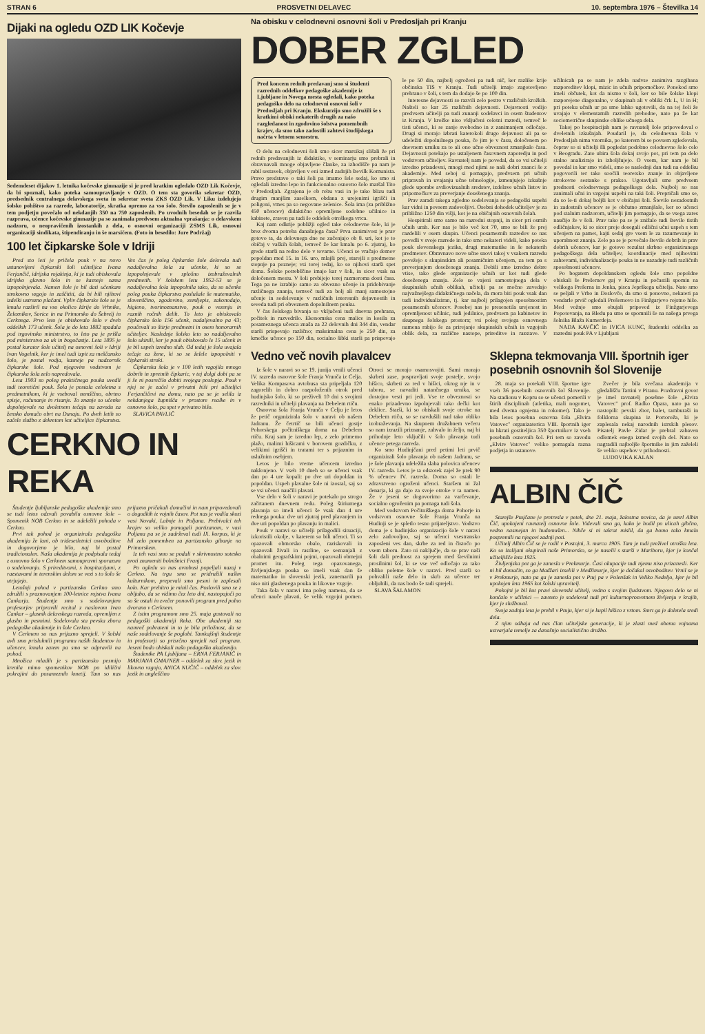STRAN 6 PROSVETNI DELAVEC 10. septembra 1976 – Številka 14
Dijaki na ogledu OZD LIK Kočevje
Sedemdeset dijakov 1. letnika kočevske gimnazije si je pred kratkim ogledalo OZD Lik Kočevje, da bi spoznali, kako poteka samoupravljanje v OZD. O tem sta govorila sekretar OZD, predsednik centralnega delavskega sveta in sekretar sveta ZKS OZD Lik. V Liku izdelujejo šolsko pohištvo za razrede, laboratorije, skratka opremo za vso šolo. Število zaposlenih se je v tem podjetju povečalo od nekdanjih 350 na 750 zaposlenih. Po uvodnih besedah se je razvila razprava, učence kočevske gimnazije pa so zanimala predvsem aktualna vprašanja: o delavskem nadzoru, o neopravičenih izostankih z dela, o osnovni organizaciji ZSMS Lik, osnovni organizaciji sindikata, štipendiranju in še marsičem. (Foto in besedilo: Jure Podržaj)
100 let čipkarske šole v Idriji
Pred sto leti je pričela pouk v na novo ustanovljeni čipkarski šoli učiteljica Ivana Ferjančič, idrijska rojakinja, ki je tudi obiskovala idrijsko glavno šolo in se kasneje sama izpopolnjevala. Namen šole je bil dati učenkam strokovno vzgojo in zaščititi, da bi bili njihovi izdelki ustrezno plačani. Vpliv čipkarske šole se je kmalu razširil na vso okolico Idrije do Vrhnike, Železnikov, Sorice in na Primorsko do Šebrelj in Cerknega. Prvo leto je obiskovalo šolo v dveh oddelkih 173 učenk. Šola je do leta 1882 spadala pod trgovinsko ministrstvo, to leto pa je prišla pod ministrstvo za uk in bogočastje. Leta 1895 je postal kurator šole učitelj na osnovni šoli v Idriji Ivan Vogelnik, ker je imel tudi izpit za meščansko šolo, je postal vodja, kasneje pa nadzornik čipkarske šole. Pod njegovim vodstvom je čipkarska šola zelo napredovala.
Leta 1903 so poleg praktičnega pouka uvedli tudi teoretični pouk. Šola je postala celoletna s predmetnikom, ki je vseboval nemščino, obrtno spisje, računanje in risanje. To znanje so učenke dopolnjevale na dvoletnem tečaju na zavodu za žensko domačo obrt na Dunaju. Po dveh letih so začele službo z dekretom kot učiteljice čipkarstva. Ves čas je poleg čipkarske šole delovala tudi nadaljevalna šola za učenke, ki so se izpopolnjevale v splošno izobraževalnih predmetih. V šolskem letu 1952-53 se je nadaljevalna šola izpopolnila tako, da so učenke poleg pouka čipkarstva poslušale še matematiko, slovenščino, zgodovino, zemljepis, zakonodajo, higieno, tvorinoznanstvo, pouk o vezenju in raznih ročnih delih. To leto je obiskovalo čipkarsko šolo 156 učenk, nadaljevalno pa 43; poučevali so štirje predmetni in osem honorarnih učiteljev. Naslednje šolsko leto so nadaljevalno šolo ukinili, ker je pouk obiskovalo le 15 učenk in je bil uspeh izredno slab. Od tedaj je šola uvajala tečaje za žene, ki so se želele izpopolniti v čipkarski stroki.
Čipkarska šola je v 100 letih vzgojila mnogo dobrih in spretnih čipkaric, v tej dolgi dobi pa se ji še ni posrečilo dobiti svojega poslopja. Pouk v njej se je začel v privatni hiši pri učiteljici Ferjančičevi na domu, nato pa se je selila iz nekdanjega župnišča v prostore realke in v osnovno šolo, pa spet v privatno hišo.
SLAVICA PAVLIČ
CERKNO IN REKA
Študentje ljubljanske pedagoške akademije smo se tudi letos odzvali povabilu osnovne šole – Spomenik NOB Cerkno in se udeležili pohoda v Cerkno.
Prvi tak pohod je organizirala pedagoška akademija že lani, ob tridesetletnici osvoboditve in dogovorjeno je bilo, naj bi postal tradicionalen. Naša akademija je podpisala tedaj z osnovno šolo v Cerknem samoupravni sporazum o sodelovanju. S prireditvami, s hospitacijami, z razstavami in terenskim delom se vezi s to šolo še utrjujejo.
Letošnji pohod v partizansko Cerkno smo združili s praznovanjem 100-letnice rojstva Ivana Cankarja. Študentje smo s sodelovanjem profesorjev pripravili recital z naslovom Ivan Cankar – glasnik delavskega razreda, opremljen z glasbo in pesmimi. Sodelovala sta pevska zbora pedagoške akademije in šole Cerkno.
V Cerknem so nas prijazno sprejeli. V šolski avli smo prisluhnili programu naših študentov in učencev, kmalu zatem pa smo se odpravili na pohod.
Množica mladih je s partizansko pesmijo krenila mimo spomenikov NOB po idilični pokrajini do posameznih kmetij. Tam so nas prijazno pričakali domačini in nam pripovedovali o dogodkih iz vojnih časov. Pot nas je vodila skozi vasi Novaki, Labnje in Poljana. Prebivalci teh krajev so veliko pomagali partizanom, v vasi Poljana pa se je zadrževal tudi IX. korpus, ki je bil zelo pomemben za partizansko gibanje na Primorskem.
Iz teh vasi smo se podali v skrivnostno sotesko proti znameniti bolnišnici Franji.
Po ogledu so nas avtobusi popeljali nazaj v Cerkno. Na trgu smo se pridružili našim kulturnikom, prepevali smo pesmi in zaplesali kolo. Kar prehitro je minil čas. Poslovili smo se z obljubo, da se vidimo čez leto dni, nastopajoči pa so še ostali in zvečer ponovili program pred polno dvorano v Cerknem.
Z istim programom smo 25. maja gostovali na pedagoški akademiji Reka. Obe akademiji sta namreč pobrateni in to je bila priložnost, da se naše sodelovanje še poglobi. Tamkajšnji študentje in profesorji so prisrčno sprejeli naš program. Jeseni bodo obiskali našo pedagoško akademijo.
Študentke PA Ljubljana – ERNA FERJANIČ in MARJANA GMAJNER – oddelek za slov. jezik in likovno vzgojo, ANICA NUČIČ – oddelek za slov. jezik in angleščino
Na obisku v celodnevni osnovni šoli v Predosljah pri Kranju
DOBER ZGLED
Pred koncem rednih predavanj smo si študenti razrednih oddelkov pedagoške akademije iz Ljubljane in Novega mesta ogledali, kako poteka pedagoško delo na celodnevni osnovni šoli v Predosljah pri Kranju. Ekskurzijo smo združili še s kratkimi obiski nekaterih drugih za našo razgledanost in zgodovino šolstva pomembnih krajev, da smo tako zadostili zahtevi študijskega načrta v letnem semestru.
O delu na celodnevni šoli smo sicer marsikaj slišali že pri rednih predavanjih iz didaktike, v seminarju smo prebrali in obravnavali mnoge objavljene članke, za izhodišče pa nam je rabil sestavek, objavljen v eni izmed zadnjih številk Komunista. Pravo predstavo o taki šoli pa imamo šele sedaj, ko smo si ogledali izredno lepo in funkcionalno osnovno šolo maršal Tito v Predosljah. Zgrajena je ob robu vasi in je tako blizu tudi drugim manjšim zaselkom, obdana z urejenimi igrišči in poligoni, vmes pa so negovane zelenice. Šola ima (za približno 450 učencev) didaktično opremljene sodobne učilnice in kabinete, zraven pa tudi še oddelek otroškega vrtca.
Kaj nam odkrije pobližji ogled take celodnevne šole, ki je brez dvoma potreba današnjega časa? Prva zanimivost je prav gotovo ta, da delovnega dne ne začenjajo ob 8. uri, kot je to običaj v vaških šolah, temveč že kar kmalu po 6. zjutraj, ko gredo starši na redno delo v tovarne. Učenci se vračajo domov popoldan med 15. in 16. uro, mlajši prej, starejši s predmetne stopnje pa pozneje; vsi torej tedaj, ko so njihovi starši spet doma. Šolske potrebščine imajo kar v šoli, in sicer vsak na določenem mestu. V šoli prebijejo torej razmeroma dosti časa. Tega pa ne izrabijo samo za obvezno učenje in pridobivanje različnega znanja, temveč tudi za bolj ali manj samostojno učenje in sodelovanje v različnih interesnih dejavnostih in seveda tudi pri obveznem dopolnilnem pouku.
V čas šolskega bivanja so vključeni tudi dnevna prehrana, počitek in razvedrilo. Ekonomska cena malice in kosila za posameznega učenca znaša za 22 delovnih dni 344 din, vendar starši prispevajo različno; maksimalna cena je 250 din, za kmečke učence po 150 din, socialno šibki starši pa prispevajo le po 50 din, najbolj ogroženi pa tudi nič, ker razlike krije občinska TIS v Kranju. Tudi učitelji imajo zagotovljeno prehrano v šoli, s tem da dodajo še po 100 din.
Interesne dejavnosti so razvili zelo pestro v različnih krožkih. Našteli so kar 25 različnih dejavnosti. Dejavnosti vodijo predvsem učitelji pa tudi zunanji sodelavci in osem študentov iz Kranja. V krožke niso vključeni celotni razredi, temveč le tisti učenci, ki se zanje svobodno in z zanimanjem odločajo. Drugi si morajo izbrati katerokoli drugo dejavnost ali pa se udeležiti dopolnilnega pouka, če jim je v času, določenem po dnevnem urniku za to ali ono učno obveznost zmanjkalo časa. Dejavnosti potekajo po ustaljenem časovnem zaporedju in pod vodstvom učiteljev. Ravnatelj nam je povedal, da so vsi učitelji izredno prizadevni, mnogi med njimi so naši dobri znanci še z akademije. Med seboj si pomagajo, predvsem pri učnih pripravah in uvajanju učne tehnologije, izmenjujejo izkušnje glede uporabe avdiovizualnih sredstev, izdelave učnih listov in pripomočkov za preverjanje doseženega znanja.
Prav zaradi takega zgledno sodelovanja so pedagoški uspehi kar vidni in povsem zadovoljivi. Osebni dohodek učiteljev je za približno 1250 din višji, kot je na običajnih osnovnih šolah.
Hospitirali smo samo na razredni stopnji, in sicer pri osmih učnih urah. Ker nas je bilo več kot 70, smo se bili že prej razdelili v osem skupin. Učenci posameznih razredov so nas povedli v svoje razrede in tako smo nekateri videli, kako poteka pouk slovenskega jezika, drugi matematike in še nekaterih predmetov. Obravnavo nove učne snovi takoj v vsakem razredu povežejo s skupinskim ali posamičnim učenjem, za tem pa s preverjanjem doseženega znanja. Dobili smo izredno dobre vtise, tako glede organizacije učnih ur kot tudi glede doseženega znanja. Zelo so vajeni samostojnega dela v skupinskih učnih oblikah, učitelji pa se močno zavedajo najvažnejšega didaktičnega načela, da mora biti pouk vsak dan tudi individualiziran, tj. kar najbolj prilagojen sposobnostim posameznih učencev. Posebej nas je presenetila urejenost in opremljenost učilnic, tudi jedilnice, predvsem pa kabinetov in skupnega šolskega prostora; vsi poleg svojega osnovnega namena rabijo še za prirejanje skupinskih učnih in vzgojnih oblik dela, za različne nastope, prireditve in razstave. V učilnicah pa se nam je zdela nadvse zanimiva razgibana razporeditev klopi, mizic in učnih pripomočkov. Ponekod smo imeli občutek, kot da nismo v šoli, ker so bile šolske klopi razporejene diagonalno, v skupinah ali v obliki črk L, U in H; pri poteku učnih ur pa smo lahko ugotovili, da na tej šoli že uvajajo v elementarnih razredih prehodne, nato pa že kar sociometrične skupinske oblike učnega dela.
Takoj po hospitacijah nam je ravnatelj šole pripovedoval o dveletnih izkušnjah. Poudaril je, da celodnevna šola v Predosljah nima vzornika, po katerem bi se povsem zgledovala, čeprav so si učitelji šli pogledat podobno celodnevno šolo celo v Beogradu. Zato ubira šola dokaj svojo pot, pri tem pa delo stalno analizirajo in izboljšujejo. O vsem, kar nam je bil povedal in kar smo videli, smo se naslednji dan tudi na oddelku pogovorili ter tako soočili teoretsko znanje in objavljene strokovne sestanke s prakso. Ugotavljali smo predvsem prednosti celodnevnega pedagoškega dela. Najbolj so nas zanimali učni in vzgojni uspehi na taki šoli. Prepričali smo se, da so le-ti dokaj boljši kot v običajni šoli. Število nezadostnih in zadostnih učencev se je občutno zmanjšalo, ker so učenci pod stalnim nadzorom, učitelji jim pomagajo, da se vsega zares naučijo že v šoli. Prav tako pa se je znižalo tudi število tistih odličnjakov, ki so sicer preje dosegali odlični učni uspeh s tem učenjem na pamet, kajti sedaj gre vsem le za razumevanje in uporabnost znanja. Zelo pa se je povečalo število dobrih in prav dobrih učencev, kar je gotovo rezultat skrbno organiziranega pedagoškega dela učiteljev, koordinacije med njihovimi zahtevami, individualizacije pouka in ne nazadnje tudi različnih sposobnosti učencev.
Po bogatem dopoldanskem ogledu šole smo popoldne obiskali še Prešernov gaj v Kranju in počastili spomin na velikega Prešerna in Jenka, pisca Jeprškega učitelja. Nato smo se peljali v Vrbo in Doslovče, da smo si ponovno, nekateri pa vendarle prvič ogledali Prešernovo in Finžgarjevo rojstno hišo. Med vožnjo smo obujali pripoved iz Finžgarjevega Popotovanja, na Bledu pa smo se spomnili še na našega prvega šolnika Blaža Kumerdeja.
NADA KAVČIČ in IVICA KUNC, študentki oddelka za razredni pouk PA v Ljubljani
Vedno več novih plavalcev
Iz šole v naravi so se 19. junija vrnili učenci IV. razreda osnovne šole Franja Vrunča iz Celja. Velika Kompasova avtobusa sta pripeljala 120 zagorelih in dobro razpoloženih otrok pred hudinjsko šolo, ki so preživeli 10 dni s svojimi razredniki in učitelji plavanja na Debelem rtiču.
Osnovna šola Franja Vrunča v Celju je letos že petič organizirala šolo v naravi ob našem Jadranu. Že četrtič so bili učenci gostje Pohorskega počitniškega doma na Debelem rtiču. Kraj sam je izredno lep, z zelo primerno plažo, malimi hišicami v borovem gozdičku, z velikimi igrišči in tratami ter s prijaznim in uslužnim osebjem.
Letos je bilo vreme učencem izredno naklonjeno. V vseh 10 dneh so se učenci vsak dan po 4 ure kopali: po dve uri dopoldan in popoldan. Uspeh plavalne šole ni izostal, saj so se vsi učenci naučili plavati.
Vse delo v šoli v naravi je potekalo po strogo začrtanem dnevnem redu. Poleg štiriurnega plavanja so imeli učenci še vsak dan 4 ure rednega pouka: dve uri zjutraj pred plavanjem in dve uri popoldan po plavanju in malici.
Pouk v naravi so učitelji prilagodili situaciji, izkoristili okolje, v katerem so bili učenci. Ti so opazovali obmorsko obalo, raziskovali in opazovali živali in rastline, se seznanjali z obalnimi geografskimi pojmi, opazovali obmejni promet itn. Poleg tega opazovanega, življenjskega pouka so imeli vsak dan še matematiko in slovenski jezik, zanemarili pa niso niti glasbenega pouka in likovne vzgoje.
Taka šola v naravi ima poleg namena, da se učenci nauče plavati, še velik vzgojni pomen. Otroci se morajo osamosvojiti. Sami morajo skrbeti zase, pospravljati svoje postelje, svojo hišico, skrbeti za red v hišici, okrog nje in v taboru, se navaditi natančnega urnika, se dostojno vesti pri jedi. Vse te obveznosti so enako prizadevno izpolnjevali tako dečki kot deklice. Starši, ki so obiskali svoje otroke na Debelem rtiču, so se navdušili nad tako obliko izobraževanja. Na skupnem družabnem večeru so nam izrazili priznanje, zahvalo in željo, naj bi prihodnje leto vključili v šolo plavanja tudi učence petega razreda.
Ko smo Hudinjčani pred petimi leti prvič organizirali šolo plavanja ob našem Jadranu, se je šole plavanja udeležila slaba polovica učencev IV. razreda. Letos je ta odstotek zajel že prek 90 % učencev IV. razreda. Doma so ostali le zdravstveno ogroženi učenci. Staršem ni žal denarja, ki ga dajo za svoje otroke v ta namen. Že v jeseni se dogovorimo za varčevanje, socialno ogroženim pa pomaga tudi šola.
Med vodstvom Počitniškega doma Pohorje in vodstvom osnovne šole Franja Vrunča na Hudinji se je spletlo tesno prijateljstvo. Vodstvo doma je s hudinjsko organizacijo šole v naravi zelo zadovoljno, saj so učenci vsestransko zaposleni ves dan, skrbe za red in čistočo po vsem taboru. Zato ni naključje, da so prav naši šoli dali prednost za sprejem med številnimi prosilnimi šol, ki se vse več odločajo za tako obliko poletne šole v naravi. Pred starši so pohvalili naše delo in skrb za učence ter obljubili, da nas bodo še radi sprejeli.
SLAVA ŠALAMON
Sklepna tekmovanja VIII. športnih iger posebnih osnovnih šol Slovenije
28. maja so potekali VIII. športne igre vseh 36 posebnih osnovnih šol Slovenije. Na stadionu v Kopru so se učenci pomerili v štirih disciplinah (atletika, mali nogomet, med dvema ognjema in rokomet). Tako je bila letos posebna osnovna šola „Elvira Vatovec" organizatorica VIII. športnih iger in hkrati gostiteljica 350 športnikov iz vseh posebnih osnovnih šol. Pri tem so zavodu „Elvire Vatovec" veliko pomagala razna podjetja in ustanove.
Zvečer je bila svečana akademija v gledališču Tartini v Piranu. Pozdravni govor je imel ravnatelj posebne šole „Elvira Vatovec" prof. Radko Opara, nato pa so nastopili: pevski zbor, balet, tamburaši in folklorna skupina iz Portoroža, ki je zaplesala nekaj narodnih istrskih plesov. Pisatelj Pavle Zidar je prebral zabaven odlomek enega izmed svojih del. Nato so nagradili najboljše športnike in jim zaželeli še veliko uspehov v prihodnosti.
LUDOVIKA KALAN
ALBIN ČIČ
Starejše Ptujčane je pretresla v petek, dne 21. maja, žalostna novica, da je umrl Albin Čič, upokojeni ravnatelj osnovne šole. Videvali smo ga, kako je hodil po ulicah gibčno, vedno nasmejan in hudomušen... Nihče si ni takrat mislil, da ga bomo tako kmalu pospremili na njegovi zadnji poti.
Učitelj Albin Čič se je rodil v Postojni, 3. marca 1905. Tam je tudi preživel otroška leta. Ko so Italijani okupirali naše Primorsko, se je naselil s starši v Mariboru, kjer je končal učiteljišče leta 1925.
Življenjska pot ga je zanesla v Prekmurje. Časi okupacije tudi njemu niso prizanesli. Ker ni bil domačin, so ga Madžari izselili v Medžimurje, kjer je dočakal osvoboditev. Vrnil se je v Prekmurje, nato pa ga je zanesla pot v Ptuj pa v Polenšak in Veliko Nedeljo, kjer je bil upokojen leta 1965 kot šolski upravitelj.
Pokojni je bil kot pravi slovenski učitelj, vedno s svojim ljudstvom. Njegovo delo se ni končalo v učilnici — zavzeto je sodeloval tudi pri kulturnoprosvetnem življenju v krajih, kjer je služboval.
Svoja zadnja leta je prebil v Ptuju, kjer si je kupil hišico z vrtom. Smrt ga je doletela sredi dela.
Z njim odhaja od nas član učiteljske generacije, ki je zlasti med obema vojnama ustvarjala temelje za današnjo socialistično družbo.